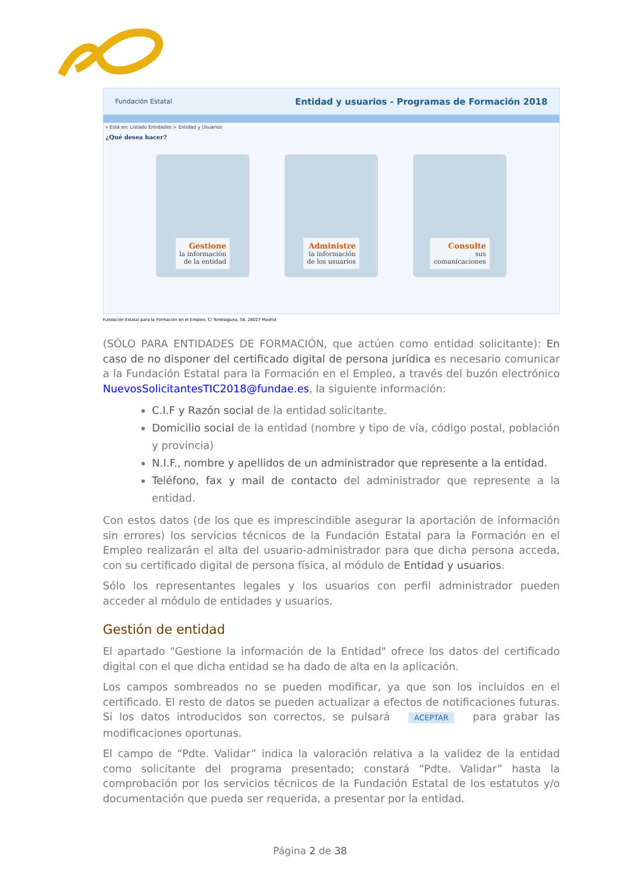Fundación Estatal Entidad y usuarios - Programas de Formación 2018
» Está en: Listado Entidades > Entidad y Usuarios
¿Qué desea hacer?
Gestione
la información
de la entidad
Administre
la información
de los usuarios
Consulte
sus
comunicaciones
Fundación Estatal para la Formación en el Empleo. C/ Torrelaguna, 56. 28027 Madrid
(SÓLO PARA ENTIDADES DE FORMACIÓN, que actúen como entidad solicitante): En caso de no disponer del certificado digital de persona jurídica es necesario comunicar a la Fundación Estatal para la Formación en el Empleo, a través del buzón electrónico NuevosSolicitantesTIC2018@fundae.es, la siguiente información:
C.I.F y Razón social de la entidad solicitante.
Domicilio social de la entidad (nombre y tipo de vía, código postal, población y provincia)
N.I.F., nombre y apellidos de un administrador que represente a la entidad.
Teléfono, fax y mail de contacto del administrador que represente a la entidad.
Con estos datos (de los que es imprescindible asegurar la aportación de información sin errores) los servicios técnicos de la Fundación Estatal para la Formación en el Empleo realizarán el alta del usuario-administrador para que dicha persona acceda, con su certificado digital de persona física, al módulo de Entidad y usuarios.
Sólo los representantes legales y los usuarios con perfil administrador pueden acceder al módulo de entidades y usuarios.
Gestión de entidad
El apartado "Gestione la información de la Entidad" ofrece los datos del certificado digital con el que dicha entidad se ha dado de alta en la aplicación.
Los campos sombreados no se pueden modificar, ya que son los incluidos en el certificado. El resto de datos se pueden actualizar a efectos de notificaciones futuras. Si los datos introducidos son correctos, se pulsará ACEPTAR para grabar las modificaciones oportunas.
El campo de “Pdte. Validar” indica la valoración relativa a la validez de la entidad como solicitante del programa presentado; constará “Pdte. Validar” hasta la comprobación por los servicios técnicos de la Fundación Estatal de los estatutos y/o documentación que pueda ser requerida, a presentar por la entidad.
Página 2 de 38